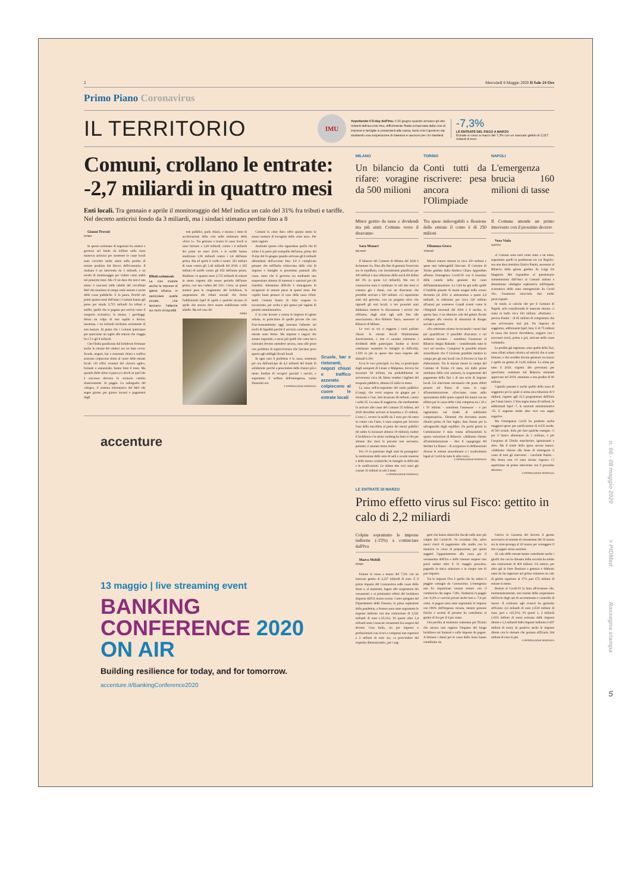2 Mercoledì 6 Maggio 2020 Il Sole 24 Ore
Primo Piano Coronavirus
IL TERRITORIO
IMU
Aspettando il D-day dell'Imu. Il 16 giugno quando arrivano gli otto miliardi dell'acconto Imu, difficilmente l'Italia schiacciata dalla crisi di imprese e famiglie si presenterà alla cassa, tanto che il governo sta studiando una sospensione di interessi e sanzioni per chi ritarderà
-7,3%
LE ENTRATE DEL FISCO A MARZO
Entrate in rosso a marzo del 7,3% con un mancato gettito di 2,217 miliardi di euro
Comuni, crollano le entrate: -2,7 miliardi in quattro mesi
Enti locali. Tra gennaio e aprile il monitoraggio del Mef indica un calo del 31% fra tributi e tariffe. Nel decreto anticrisi fondo da 3 miliardi, ma i sindaci stimano perdite fino a 8
Gianni Trovati
ROMA
In queste settimane di negoziati fra sindaci e governo sul fondo da infilare nella maxi manovra anticrisi per sostenere le casse locali sono circolate molte stime sulla perdita di entrate prodotta dal blocco dell'economia. Il risultato è un intervento da 3 miliardi, e un tavolo di monitoraggio per vedere come andrà nei prossimi mesi. Ma c'è un dato che non è una stima: è nascosto nelle tabelle del cervellone Mef che monitora in tempo reale entrate e uscite delle casse pubbliche. E fa paura. Perché nei primi quattro mesi dell'anno i Comuni hanno già perso per strada 2,715 miliardi fra tributi e tariffe, quelle che si pagano per servizi come il trasporto scolastico, la mensa, i parcheggi. Senza un colpo di reni rapido e deciso, insomma, i tre miliardi rischiano seriamente di non bastare. Al punto che i Comuni ipotizzano per quest'anno un taglio alle entrate che viaggia fra i 5 e gli 8 miliardi.
Che l'Italia paralizzata dal lockdown fermasse anche le entrate dei sindaci era un fatto ovvio. Scuole, negozi, bar e ristoranti chiusi e traffico azzerato colpiscono dritto al cuore delle entrate locali. Gli uffici svuotati dal «lavoro agile», formale o sostanziale, hanno fatto il resto. Ma quando dalle stime si passa ai calcoli su quel che è successo davvero lo scenario cambia drasticamente. In peggio. La radiografia del «Siope», il sistema informatico del Mef che segue giorno per giorno incassi e pagamenti degli
Effetti collaterali.
La crisi investe anche le imprese di igiene urbana, in particolare quelle private, che lanciano l'allarme sui rischi di liquidità
enti pubblici, parla chiaro, e mostra i ritmi di accelerazione della crisi nelle settimane della «Fase 1». Tra gennaio e marzo le tasse locali si sono fermate a 3,49 miliardi, contro i 4 miliardi dei primi tre mesi 2019, e le tariffe hanno totalizzato 1,96 miliardi contro i 2,4 dell'anno prima. Ma ad aprile il crollo è totale: 323 milioni di tasse contro gli 1,42 miliardi del 2019, e 265 milioni di tariffe contro gli 852 dell'anno prima. Risultato: in quattro mesi 2,715 miliardi di entrate in meno rispetto allo stesso periodo dell'anno prima, con una caduta del 31%. Certo, su questi numeri pesa la congiuntura del lockdown, la sospensione dei tributi erariali che ferma l'addizionale Irpef di aprile e qualche incasso di aprile che ancora deve essere stabilizzato nelle tabelle. Ma nel caso dei
Comuni la «fase due» offre quanto meno lo stesso numero di incognite della «fase uno». Per tante ragioni.
Anzitutto queste cifre riguardano quella che di solito è la parte più tranquilla dell'anno, prima del D-day del 16 giugno quando arrivano gli 8 miliardi abbondanti dell'acconto Imu. Ed è complicato pensare che nell'Italia schiacciata dalla crisi di imprese e famiglie si presentino puntuali alla cassa, tanto che il governo sta studiando una sospensione almeno di interessi e sanzioni per chi ritarderà. Altrettanto difficile è immaginare di recuperare le entrate perse in questi mesi. Per capirlo basta pensare al caos della tassa rifiuti: molti Comuni hanno di fatto sospeso la riscossione, per scelta o più spesso per ragioni di paralisi amministrativa.
ANSA
E la crisi investe a catena le imprese di igiene urbana, in particolare di quelle private che con Fise-Assoambiente oggi lanciano l'allarme sui rischi di liquidità perché il servizio continua, ma le entrate sono ferme. Ma imprese e negozi che stanno riaprendo, e ancor più quelli che come bar e ristoranti devono attendere ancora, sono alle prese con problemi di sopravvivenza che lasciano poco spazio agli obblighi fiscali locali.
In ogni caso il problema è la cassa, sostenuta per ora dall'anticipo da 4,3 miliardi del fondo di solidarietà: perché a prescindere dalle chance più o meno fondate di recuperi parziali i servizi, e soprattutto il welfare dell'emergenza, vanno finanziati ora.
© RIPRODUZIONE RISERVATA
Scuole, bar e ristoranti, negozi chiusi e traffico azzerato colpiscono al cuore le entrate locali
accenture
13 maggio | live streaming event
BANKING
CONFERENCE 2020
ON AIR
Building resilience for today, and for tomorrow.
accenture.it/BankingConference2020
MILANO
Un bilancio da rifare: voragine da 500 milioni
Minor gettito da tasse e dividendi ma più aiuti: Comune verso il disavanzo
Sara Monaci
MILANO
Il bilancio del Comune di Milano del 2020 è da buttare via. Fino alla fine di gennaio l'esercizio era in equilibrio, con investimenti pianificati per 300 milioni e una riduzione dello stock del debito del 3% (a quota 3,2 miliardi). Ma con il coronavirus tutto è cambiato: in soli due mesi si contano già i danni, con un disavanzo che potrebbe arrivare a 500 milioni. «Ci aspettiamo aiuti dal governo, con un progetto serio che riguardi gli enti locali, o nei prossimi anni dobbiamo mettere in discussione i servizi che offriamo, dagli aiuti agli asili fino alle associazioni», dice Roberto Tasca, assessore al Bilancio di Milano.
Le voci su cui si reggono i conti parlano chiaro: le entrate fiscali diminuiranno drasticamente, e non ci saranno nemmeno i dividendi delle partecipate. Inoltre si dovrà continuare sostenere le famiglie in difficoltà, 1.500 in più in questi due mesi rispetto alle abituali 6.300.
Ecco le voci principali. La Sea, la partecipata degli aeroporti di Linate e Malpensa, doveva far incassare 68 milioni, ma probabilmente ne arriveranno circa 28. Meno venduti i biglietti del trasporto pubblico, almeno 25 milia in meno.
La tassa sull'occupazione del suolo pubblico (Cosap), che verrà sospesa da giugno per i ristoranti e i bar, farà incassare 40 milioni, contro i soliti 65. La tassa di soggiorno, che mediamente fa arrivare alle casse del Comune 55 milioni, nel 2020 dovrebbe arrivare al massimo a 15 milioni. L'area C, ovvero la tariffa da 5 euro per chi entra in centro con l'auto, è stata sospesa per favorire l'uso della macchina al posto dei mezzi pubblici (di solito fa incassare almeno 30 milioni), inoltre il lockdown e lo smart working ha fatto sì che per almeno due mesi le persone non uscissero, pertanto ci saranno meno multe.
Poi c'è la questione degli aiuti da proseguire: la restituzione delle rette di asili e scuole materne e delle mense scolastiche; le famiglie in difficoltà e le sanificazioni. Le ultime due voci sono già costate 10 milioni in soli 2 mesi.
© RIPRODUZIONE RISERVATA
TORINO
Conti tutti da riscrivere: pesa ancora l'Olimpiade
Tra spese inderogabili e flessione delle entrate il conto è di 250 milioni
Filomena Greco
TORINO
Minori entrate stimate in circa 250 milioni e spese non inderogabili bloccate. Il Comune di Torino guidato dalla Sindaca Chiara Appendino affronta l'emergenza Covid-19 con il massimo della cautela nella gestione dei conti dell'amministrazione. La Città ha già sulle spalle il fardello pesante di mutui erogati nello scorso decennio (al 2021 si attesteranno a quota 2,4 miliardi, in riduzione per circa 120 milioni all'anno) per sostenere Grandi eventi come le Olimpiadi invernali del 2006 e il rischio, in questa fase, è un ulteriore calo del gettito fiscale collegato alla crescita di situazioni di disagio sociale e povertà.
«Da settimane stiamo incrociando i nostri dati per quantificare il possibile disavanzo a cui andiamo incontro – sottolinea l'assessore al Bilancio Sergio Rolando – considerando tutte le voci sul tavolo». Comprese le possibili misure straordinarie che il Governo potrebbe mettere in campo per gli enti locali con il Decreto in fase di elaborazione. Tra le misure messe in campo dal Comune di Torino c'è stata, sin dalle prime settimane della crisi sanitaria, la sospensione del pagamento della Tari e di una serie di imposte locali. Un intervento necessario che porta effetti pesanti sul flusso di cassa in capo all'amministrazione. «Facciamo conto sullo spostamento delle quote capitali dei mutui con un effetto per le casse della Città compreso tra i 30 e i 50 milioni – sottolinea l'assessore – e poi ragioniamo sul fondo di solidarietà compensativa». Elementi che dovranno essere chiariti prima di fine luglio, data fissata per la salvaguardia degli equilibri. Da pochi giorni in Commissione è stata votata all'unanimità la quarta variazione di Bilancio. «Abbiamo chiesto all'amministrazione – dice il capogruppo Pd Stefano Lo Russo – di scorporare in delibera­zioni diverse le entrate straordinarie o i trasferimenti legati al Covid da tutte le altre voci».
© RIPRODUZIONE RISERVATA
NAPOLI
L'emergenza brucia 160 milioni di tasse
Il Comune attende un primo intervento con il prossimo decreto
Vera Viola
NAPOLI
«I Comuni sono tutti come sotto a un treno, soprattutto quelli in predissesto tra cui Napoli»: usa una dura metafora Enrico Panini, assessore al Bilancio della giunta guidata da Luigi De Magistris. Nel rispondere al questionario somministrato dall'Anci ai Comuni italiani e denominato «Indagine esplorativa sull'impatto economico dello stato emergenziale da Covid 19», l'assessore snocciola dati molto preoccupanti.
In totale, si calcola che per il Comune di Napoli, solo considerando le mancate entrate, ci siano in ballo circa 160 milioni. «Parliamo – precisa Panini – di 85 milioni di competenza che non arriveranno mai più. Da imposta di soggiorno, addizionale Irpef, Imu. E di 75 milioni di cassa che invece dovrebbero, seppure con i necessari rinvii, prima o poi, arrivare nelle casse comunali».
Le perdite già registrate, sono quelle della Tari, tassa rifiuti urbani relativa ad attività che si sono fermate, e che avrebbe dovuto generare tra marzo e aprile un gettito di 11,86 milioni. La stima per tutto il 2020, rispetto alle previsioni per quest'anno contenute nel Bilancio triennale approvato nel 2019, ammonta a una perdita di 90 milioni.
Capitolo pesante è anche quello della tassa di soggiorno per la quale si stima una riduzione di 9 milioni, rispetto agli 11,5 programmati dall'Ente per l'anno intero. L'Imu segna meno 20 milioni, le addizionali Irpef -7, le sanzioni amministrative -15. E seguono molte altre voci con segno negativo.
Ma l'emergenza Covid ha prodotto anche maggiori spese: per sanificazione di 4.635 strade, di 500 scuole. Solo per fare qualche esempio. O per il banco alimentare da 1 milione, e per l'acquisto di 53mila mascherine, igienizzanti e altro. Ma il totale della spesa ancora manca. «Abbiamo chiesto alla Stato di reintegrare il costo di tutti gli interventi – conclude Panini – Ma finora non c'è stata alcuna risposta. Ci aspettiamo un primo intervento con il prossimo decreto».
© RIPRODUZIONE RISERVATA
LE ENTRATE DI MARZO
Primo effetto virus sul Fisco: gettito in calo di 2,2 miliardi
Colpite soprattutto le imposte indirette (-15%) a cominciare dall'Iva
Marco Mobili
ROMA
Entrate in rosso a marzo del 7,3% con un mancato gettito di 2,217 miliardi di euro. È il primo impatto del Coronavirus sulle casse dello Stato e, al momento, legato alle sospensioni dei versamenti e ai primissimi effetti del lockdown disposto dall'11 marzo scorso. Come spiegano dal Dipartimento delle Finanze, in piena esplosione della pandemia, a frenare sono state soprattutto le imposte indirette con una contrazione di 2,521 miliardi di euro (-15,1%). Di questi oltre 1,4 miliardi sono i mancati versamenti Iva sospesi dal decreto Cura Italia, sia per imprese e professionisti con ricavi e compensi non superiori a 2 milioni di euro sia, «a prescindere dal requisito dimensionale», per i sog-
getti che hanno domicilio fiscale nelle aree più colpite dal Covid-19. Va ricordato che, salvo nuovi rinvii di pagamento allo studio con la manovra in corso di preparazione, per questi soggetti l'appuntamento alla cassa per il versamento dell'Iva e delle ritenute sospese non potrà andare oltre il 31 maggio prossimo, pagando in unica soluzione o in cinque rate di pari importo.
Tra le imposte l'Iva è quella che ha subito il peggior contagio da Coronavirus. L'emergenza non ha risparmiato nessun settore con il commercio che segna -7,8%, l'industria fa peggio con -9,3% e i servizi privati anche loro a -7,8 per cento. A pagare sono state soprattutto le imprese con l'80% dell'imposta versata, mentre persone fisiche e società di persone ha contribuito al gettito di Iva per il 6 per cento.
Una perdita al momento contenuta per l'Erario che ancora non registra l'impatto del lungo lockdown sui fatturati e sulle imposte da pagare. A limitare i danni per le casse dello Stato hanno contribuito sia
l'arrivo in Gazzetta del decreto il giorno successivo al termine di versamento del 16 marzo sia la mini-proroga al 20 marzo per correggere il tiro e pagare senza sanzioni.
Al calo delle entrate hanno contribuito anche i giochi che con la chiusura della raccolta ha subito una contrazione di 400 milioni. Un settore, per altro già in forte flessione a gennaio e febbraio tanto da far registrare nel primo trimestre un calo di gettito superiore al 17% pari 672 milioni di entrate in meno.
Resiste al Covid-19 la lotta all'evasione che, momentaneamente, non risente della sospensione dell'invio degli atti di accertamento e controllo di marzo. Il contrasto agli evasori ha garantito all'Erario 2,6 miliardi di euro (+530 milioni di euro, pari a +25,5%). Di questi 1, 2 miliardi (+233 milioni di euro) arrivano dalle imposte dirette e 1,3 miliardi dalle imposte indirette (+297 milioni di euro). In positivo anche le imposte dirette con le ritenute che portano all'Erario 304 milioni di euro in più.
© RIPRODUZIONE RISERVATA
n. 66 - 08 maggio 2020
> PIDMed
Rassegna stampa
5